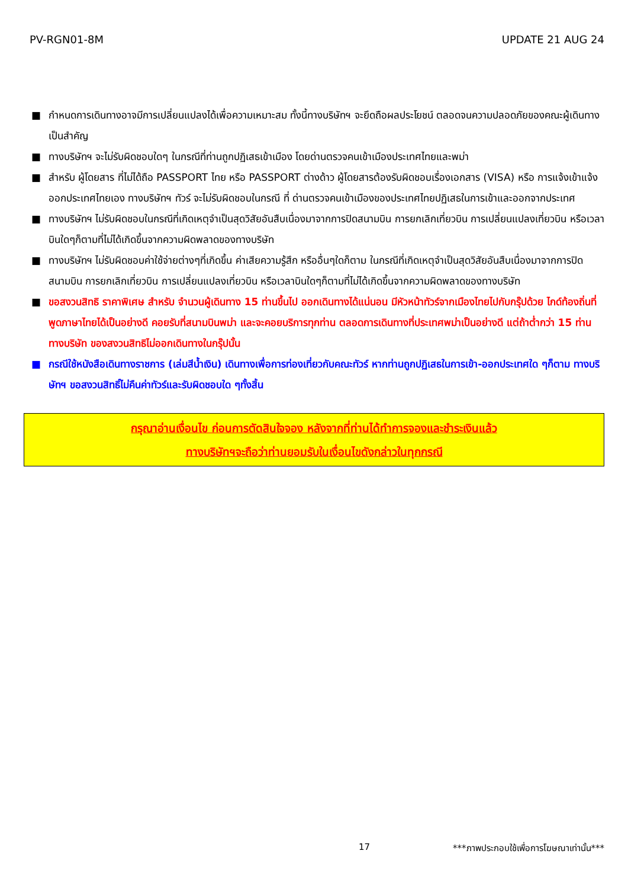PV-RGN01-8M UPDATE 21 AUG 24
■ กำหนดการเดินทางอาจมีการเปลี่ยนแปลงได้เพื่อความเหมาะสม ทั้งนี้ทางบริษัทฯ จะยึดถือผลประโยชน์ ตลอดจนความปลอดภัยของคณะผู้เดินทางเป็นสำคัญ
■ ทางบริษัทฯ จะไม่รับผิดชอบใดๆ ในกรณีที่ท่านถูกปฏิเสธเข้าเมือง โดยด่านตรวจคนเข้าเมืองประเทศไทยและพม่า
■ สำหรับ ผู้โดยสาร ที่ไม่ได้ถือ PASSPORT ไทย หรือ PASSPORT ต่างด้าว ผู้โดยสารต้องรับผิดชอบเรื่องเอกสาร (VISA) หรือ การแจ้งเข้าแจ้งออกประเทศไทยเอง ทางบริษัทฯ ทัวร์ จะไม่รับผิดชอบในกรณี ที่ ด่านตรวจคนเข้าเมืองของประเทศไทยปฏิเสธในการเข้าและออกจากประเทศ
■ ทางบริษัทฯ ไม่รับผิดชอบในกรณีที่เกิดเหตุจำเป็นสุดวิสัยอันสืบเนื่องมาจากการปิดสนามบิน การยกเลิกเที่ยวบิน การเปลี่ยนแปลงเที่ยวบิน หรือเวลาบินใดๆก็ตามที่ไม่ได้เกิดขึ้นจากความผิดพลาดของทางบริษัท
■ ทางบริษัทฯ ไม่รับผิดชอบค่าใช้จ่ายต่างๆที่เกิดขึ้น ค่าเสียความรู้สึก หรืออื่นๆใดก็ตาม ในกรณีที่เกิดเหตุจำเป็นสุดวิสัยอันสืบเนื่องมาจากการปิดสนามบิน การยกเลิกเที่ยวบิน การเปลี่ยนแปลงเที่ยวบิน หรือเวลาบินใดๆก็ตามที่ไม่ได้เกิดขึ้นจากความผิดพลาดของทางบริษัท
■ ขอสงวนสิทธิ ราคาพิเศษ สำหรับ จำนวนผู้เดินทาง 15 ท่านขึ้นไป ออกเดินทางได้แน่นอน มีหัวหน้าทัวร์จากเมืองไทยไปกับกรุ๊ปด้วย ไกด์ท้องถิ่นที่พูดภาษาไทยได้เป็นอย่างดี คอยรับที่สนามบินพม่า และจะคอยบริการทุกท่าน ตลอดการเดินทางที่ประเทศพม่าเป็นอย่างดี แต่ถ้าต่ำกว่า 15 ท่าน ทางบริษัท ของสงวนสิทธิไม่ออกเดินทางในกรุ๊ปนั้น
■ กรณีใช้หนังสือเดินทางราชการ (เล่มสีน้ำเงิน) เดินทางเพื่อการท่องเที่ยวกับคณะทัวร์ หากท่านถูกปฏิเสธในการเข้า-ออกประเทศใด ๆก็ตาม ทางบริษัทฯ ขอสงวนสิทธิ์ไม่คืนค่าทัวร์และรับผิดชอบใด ๆทั้งสิ้น
กรุณาอ่านเงื่อนไข ก่อนการตัดสินใจจอง หลังจากที่ท่านได้ทำการจองและชำระเงินแล้ว
ทางบริษัทฯจะถือว่าท่านยอมรับในเงื่อนไขดังกล่าวในทุกกรณี
17 ***ภาพประกอบใช้เพื่อการโฆษณาเท่านั้น***